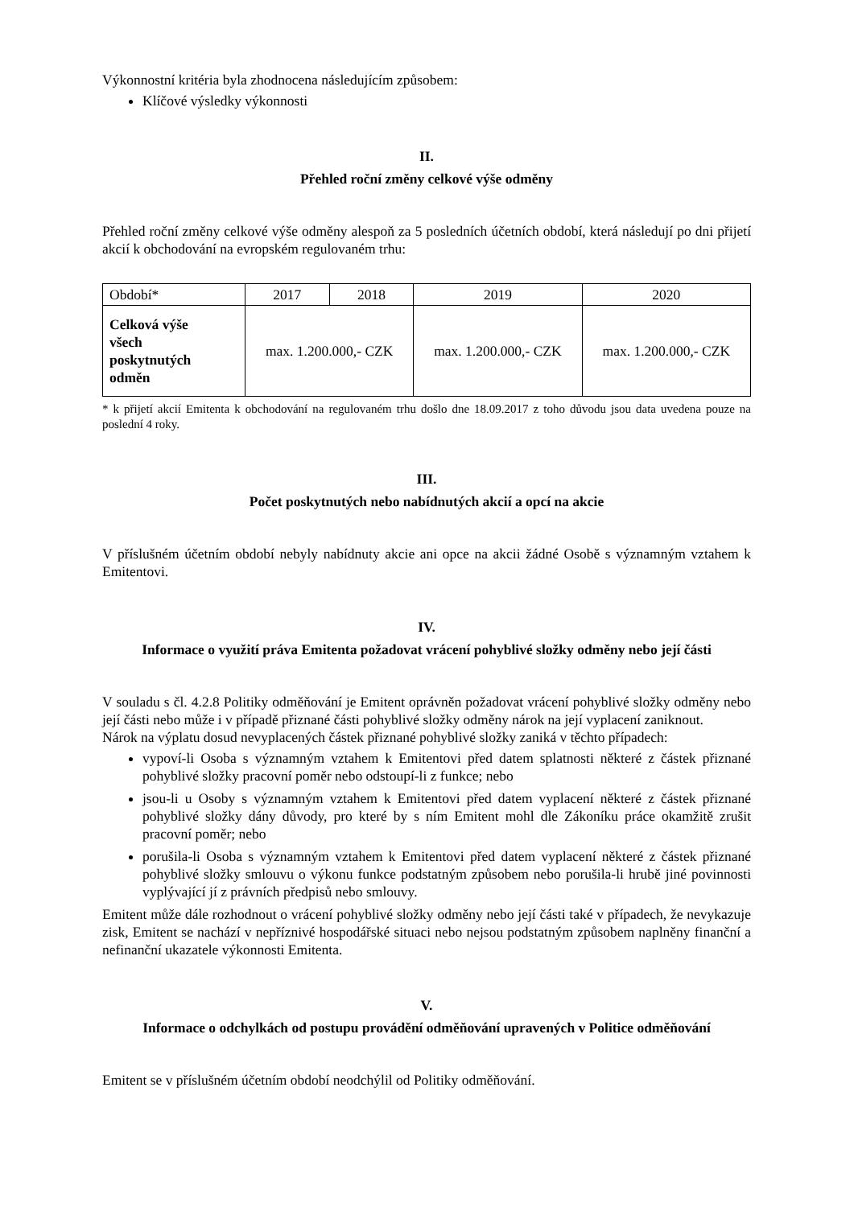Výkonnostní kritéria byla zhodnocena následujícím způsobem:
Klíčové výsledky výkonnosti
II.
Přehled roční změny celkové výše odměny
Přehled roční změny celkové výše odměny alespoň za 5 posledních účetních období, která následují po dni přijetí akcií k obchodování na evropském regulovaném trhu:
| Období* | 2017 | 2018 | 2019 | 2020 |
| Celková výše všech poskytnutých odměn | max. 1.200.000,- CZK | | max. 1.200.000,- CZK | max. 1.200.000,- CZK |
* k přijetí akcií Emitenta k obchodování na regulovaném trhu došlo dne 18.09.2017 z toho důvodu jsou data uvedena pouze na poslední 4 roky.
III.
Počet poskytnutých nebo nabídnutých akcií a opcí na akcie
V příslušném účetním období nebyly nabídnuty akcie ani opce na akcii žádné Osobě s významným vztahem k Emitentovi.
IV.
Informace o využití práva Emitenta požadovat vrácení pohyblivé složky odměny nebo její části
V souladu s čl. 4.2.8 Politiky odměňování je Emitent oprávněn požadovat vrácení pohyblivé složky odměny nebo její části nebo může i v případě přiznané části pohyblivé složky odměny nárok na její vyplacení zaniknout.
Nárok na výplatu dosud nevyplacených částek přiznané pohyblivé složky zaniká v těchto případech:
vypoví-li Osoba s významným vztahem k Emitentovi před datem splatnosti některé z částek přiznané pohyblivé složky pracovní poměr nebo odstoupí-li z funkce; nebo
jsou-li u Osoby s významným vztahem k Emitentovi před datem vyplacení některé z částek přiznané pohyblivé složky dány důvody, pro které by s ním Emitent mohl dle Zákoníku práce okamžitě zrušit pracovní poměr; nebo
porušila-li Osoba s významným vztahem k Emitentovi před datem vyplacení některé z částek přiznané pohyblivé složky smlouvu o výkonu funkce podstatným způsobem nebo porušila-li hrubě jiné povinnosti vyplývající jí z právních předpisů nebo smlouvy.
Emitent může dále rozhodnout o vrácení pohyblivé složky odměny nebo její části také v případech, že nevykazuje zisk, Emitent se nachází v nepříznivé hospodářské situaci nebo nejsou podstatným způsobem naplněny finanční a nefinanční ukazatele výkonnosti Emitenta.
V.
Informace o odchylkách od postupu provádění odměňování upravených v Politice odměňování
Emitent se v příslušném účetním období neodchýlil od Politiky odměňování.